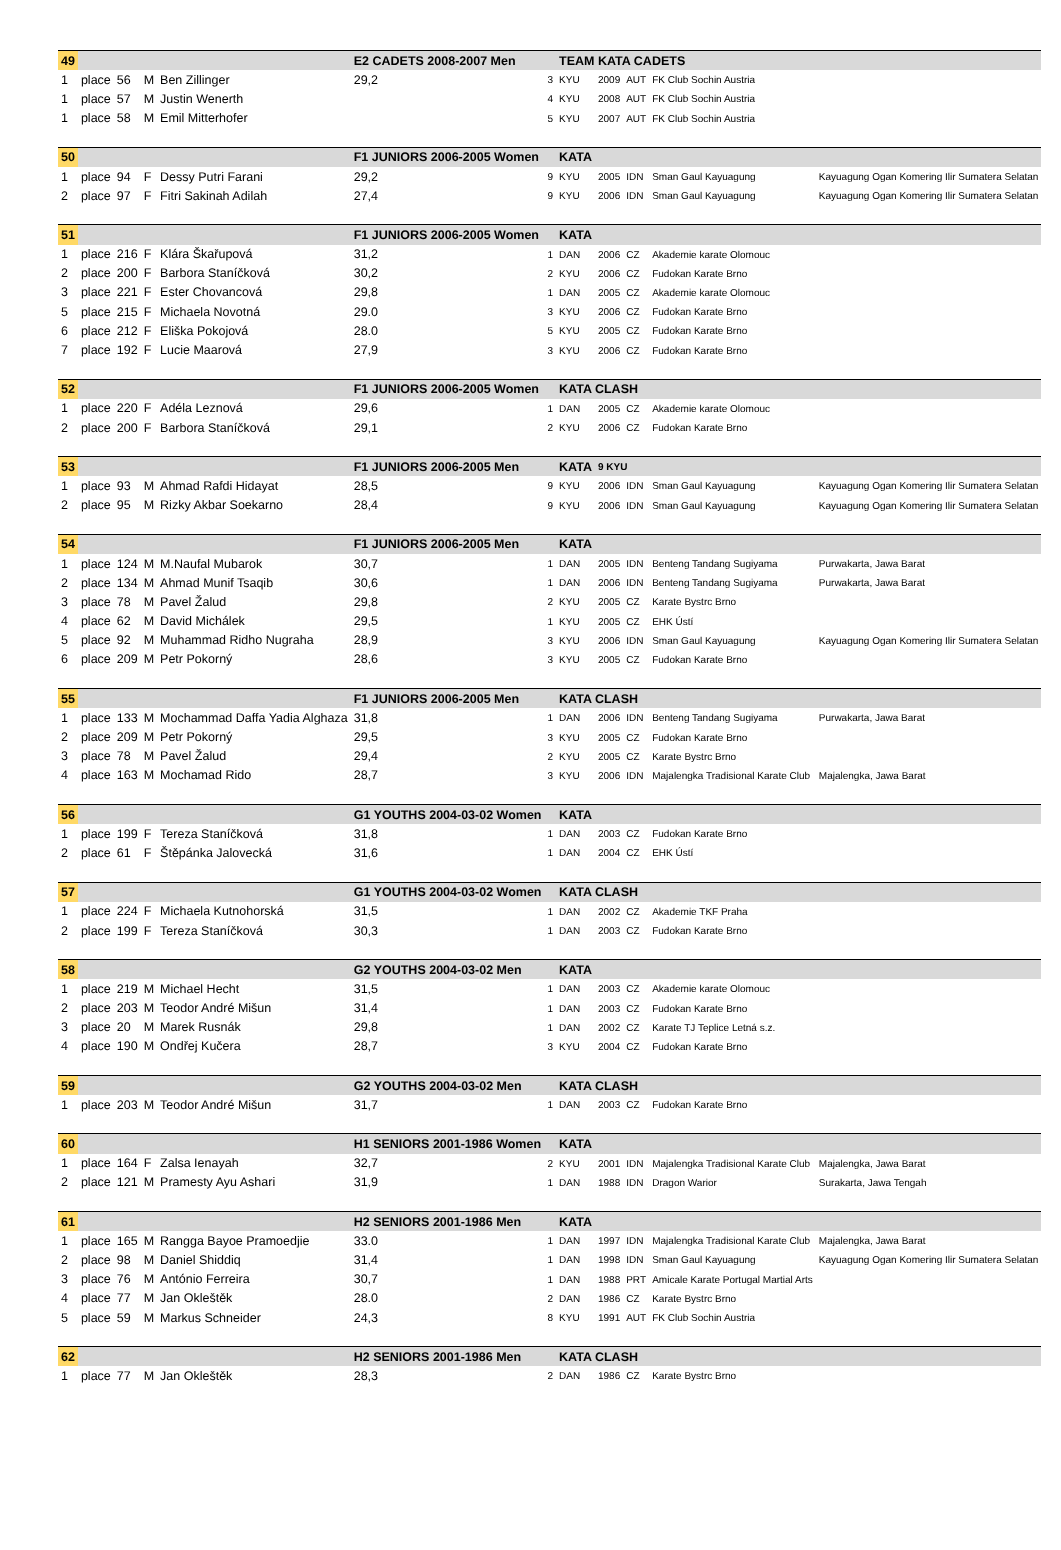| 49 | | | | | E2 CADETS 2008-2007 Men | | TEAM KATA CADETS | | | | | |
| 1 | place | 56 | M | Ben Zillinger | 29,2 | 3 | KYU | 2009 | AUT | FK Club Sochin Austria | | |
| 1 | place | 57 | M | Justin Wenerth | | 4 | KYU | 2008 | AUT | FK Club Sochin Austria | | |
| 1 | place | 58 | M | Emil Mitterhofer | | 5 | KYU | 2007 | AUT | FK Club Sochin Austria | | |
| 50 | | | | | F1 JUNIORS 2006-2005 Women | | KATA | | | | | |
| 1 | place | 94 | F | Dessy Putri Farani | 29,2 | 9 | KYU | 2005 | IDN | Sman Gaul Kayuagung | Kayuagung Ogan Komering Ilir Sumatera Selatan | |
| 2 | place | 97 | F | Fitri Sakinah Adilah | 27,4 | 9 | KYU | 2006 | IDN | Sman Gaul Kayuagung | Kayuagung Ogan Komering Ilir Sumatera Selatan | |
| 51 | | | | | F1 JUNIORS 2006-2005 Women | | KATA | | | | | |
| 1 | place | 216 | F | Klára Škařupová | 31,2 | 1 | DAN | 2006 | CZ | Akademie karate Olomouc | | |
| 2 | place | 200 | F | Barbora Staníčková | 30,2 | 2 | KYU | 2006 | CZ | Fudokan Karate Brno | | |
| 3 | place | 221 | F | Ester Chovancová | 29,8 | 1 | DAN | 2005 | CZ | Akademie karate Olomouc | | |
| 5 | place | 215 | F | Michaela Novotná | 29.0 | 3 | KYU | 2006 | CZ | Fudokan Karate Brno | | |
| 6 | place | 212 | F | Eliška Pokojová | 28.0 | 5 | KYU | 2005 | CZ | Fudokan Karate Brno | | |
| 7 | place | 192 | F | Lucie Maarová | 27,9 | 3 | KYU | 2006 | CZ | Fudokan Karate Brno | | |
| 52 | | | | | F1 JUNIORS 2006-2005 Women | | KATA CLASH | | | | | |
| 1 | place | 220 | F | Adéla Leznová | 29,6 | 1 | DAN | 2005 | CZ | Akademie karate Olomouc | | |
| 2 | place | 200 | F | Barbora Staníčková | 29,1 | 2 | KYU | 2006 | CZ | Fudokan Karate Brno | | |
| 53 | | | | | F1 JUNIORS 2006-2005 Men | | KATA | 9 KYU | | | | |
| 1 | place | 93 | M | Ahmad Rafdi Hidayat | 28,5 | 9 | KYU | 2006 | IDN | Sman Gaul Kayuagung | Kayuagung Ogan Komering Ilir Sumatera Selatan | |
| 2 | place | 95 | M | Rizky Akbar Soekarno | 28,4 | 9 | KYU | 2006 | IDN | Sman Gaul Kayuagung | Kayuagung Ogan Komering Ilir Sumatera Selatan | |
| 54 | | | | | F1 JUNIORS 2006-2005 Men | | KATA | | | | | |
| 1 | place | 124 | M | M.Naufal Mubarok | 30,7 | 1 | DAN | 2005 | IDN | Benteng Tandang Sugiyama | Purwakarta, Jawa Barat | |
| 2 | place | 134 | M | Ahmad Munif Tsaqib | 30,6 | 1 | DAN | 2006 | IDN | Benteng Tandang Sugiyama | Purwakarta, Jawa Barat | |
| 3 | place | 78 | M | Pavel Žalud | 29,8 | 2 | KYU | 2005 | CZ | Karate Bystrc Brno | | |
| 4 | place | 62 | M | David Michálek | 29,5 | 1 | KYU | 2005 | CZ | EHK Ústí | | |
| 5 | place | 92 | M | Muhammad Ridho Nugraha | 28,9 | 3 | KYU | 2006 | IDN | Sman Gaul Kayuagung | Kayuagung Ogan Komering Ilir Sumatera Selatan | |
| 6 | place | 209 | M | Petr Pokorný | 28,6 | 3 | KYU | 2005 | CZ | Fudokan Karate Brno | | |
| 55 | | | | | F1 JUNIORS 2006-2005 Men | | KATA CLASH | | | | | |
| 1 | place | 133 | M | Mochammad Daffa Yadia Alghaza | 31,8 | 1 | DAN | 2006 | IDN | Benteng Tandang Sugiyama | Purwakarta, Jawa Barat | |
| 2 | place | 209 | M | Petr Pokorný | 29,5 | 3 | KYU | 2005 | CZ | Fudokan Karate Brno | | |
| 3 | place | 78 | M | Pavel Žalud | 29,4 | 2 | KYU | 2005 | CZ | Karate Bystrc Brno | | |
| 4 | place | 163 | M | Mochamad Rido | 28,7 | 3 | KYU | 2006 | IDN | Majalengka Tradisional Karate Club | Majalengka, Jawa Barat | |
| 56 | | | | | G1 YOUTHS 2004-03-02 Women | | KATA | | | | | |
| 1 | place | 199 | F | Tereza Staníčková | 31,8 | 1 | DAN | 2003 | CZ | Fudokan Karate Brno | | |
| 2 | place | 61 | F | Štěpánka Jalovecká | 31,6 | 1 | DAN | 2004 | CZ | EHK Ústí | | |
| 57 | | | | | G1 YOUTHS 2004-03-02 Women | | KATA CLASH | | | | | |
| 1 | place | 224 | F | Michaela Kutnohorská | 31,5 | 1 | DAN | 2002 | CZ | Akademie TKF Praha | | |
| 2 | place | 199 | F | Tereza Staníčková | 30,3 | 1 | DAN | 2003 | CZ | Fudokan Karate Brno | | |
| 58 | | | | | G2 YOUTHS 2004-03-02 Men | | KATA | | | | | |
| 1 | place | 219 | M | Michael Hecht | 31,5 | 1 | DAN | 2003 | CZ | Akademie karate Olomouc | | |
| 2 | place | 203 | M | Teodor André Mišun | 31,4 | 1 | DAN | 2003 | CZ | Fudokan Karate Brno | | |
| 3 | place | 20 | M | Marek Rusnák | 29,8 | 1 | DAN | 2002 | CZ | Karate TJ Teplice Letná s.z. | | |
| 4 | place | 190 | M | Ondřej Kučera | 28,7 | 3 | KYU | 2004 | CZ | Fudokan Karate Brno | | |
| 59 | | | | | G2 YOUTHS 2004-03-02 Men | | KATA CLASH | | | | | |
| 1 | place | 203 | M | Teodor André Mišun | 31,7 | 1 | DAN | 2003 | CZ | Fudokan Karate Brno | | |
| 60 | | | | | H1 SENIORS 2001-1986 Women | | KATA | | | | | |
| 1 | place | 164 | F | Zalsa Ienayah | 32,7 | 2 | KYU | 2001 | IDN | Majalengka Tradisional Karate Club | Majalengka, Jawa Barat | |
| 2 | place | 121 | M | Pramesty Ayu Ashari | 31,9 | 1 | DAN | 1988 | IDN | Dragon Warior | Surakarta, Jawa Tengah | |
| 61 | | | | | H2 SENIORS 2001-1986 Men | | KATA | | | | | |
| 1 | place | 165 | M | Rangga Bayoe Pramoedjie | 33.0 | 1 | DAN | 1997 | IDN | Majalengka Tradisional Karate Club | Majalengka, Jawa Barat | |
| 2 | place | 98 | M | Daniel Shiddiq | 31,4 | 1 | DAN | 1998 | IDN | Sman Gaul Kayuagung | Kayuagung Ogan Komering Ilir Sumatera Selatan | |
| 3 | place | 76 | M | António Ferreira | 30,7 | 1 | DAN | 1988 | PRT | Amicale Karate Portugal Martial Arts | | |
| 4 | place | 77 | M | Jan Okleštěk | 28.0 | 2 | DAN | 1986 | CZ | Karate Bystrc Brno | | |
| 5 | place | 59 | M | Markus Schneider | 24,3 | 8 | KYU | 1991 | AUT | FK Club Sochin Austria | | |
| 62 | | | | | H2 SENIORS 2001-1986 Men | | KATA CLASH | | | | | |
| 1 | place | 77 | M | Jan Okleštěk | 28,3 | 2 | DAN | 1986 | CZ | Karate Bystrc Brno | | |